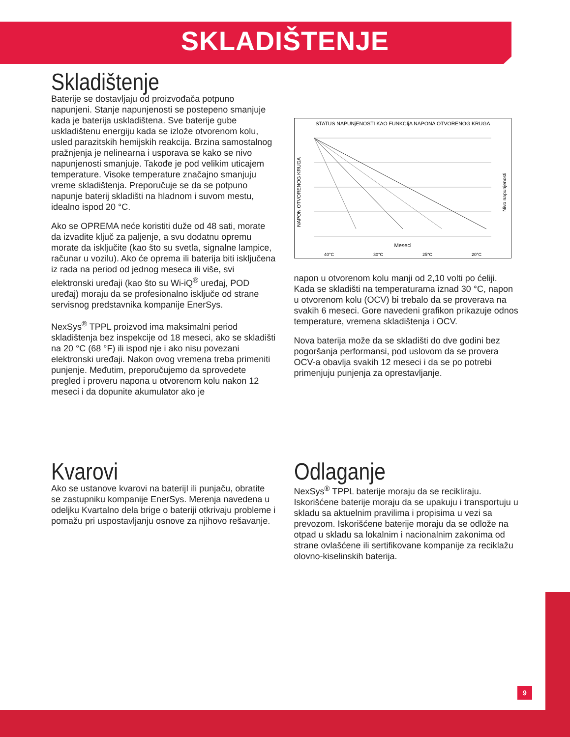SKLADIŠTENJE
Skladištenje
Baterije se dostavljaju od proizvođača potpuno napunjeni. Stanje napunjenosti se postepeno smanjuje kada je baterija uskladištena. Sve baterije gube uskladištenu energiju kada se izlože otvorenom kolu, usled parazitskih hemijskih reakcija. Brzina samostalnog pražnjenja je nelinearna i usporava se kako se nivo napunjenosti smanjuje. Takođe je pod velikim uticajem temperature. Visoke temperature značajno smanjuju vreme skladištenja. Preporučuje se da se potpuno napunje baterij skladišti na hladnom i suvom mestu, idealno ispod 20 °C.
Ako se OPREMA neće koristiti duže od 48 sati, morate da izvadite ključ za paljenje, a svu dodatnu opremu morate da isključite (kao što su svetla, signalne lampice, računar u vozilu). Ako će oprema ili baterija biti isključena iz rada na period od jednog meseca ili više, svi elektronski uređaji (kao što su Wi-iQ<sup>®</sup> uređaj, POD uređaj) moraju da se profesionalno isključe od strane servisnog predstavnika kompanije EnerSys.
NexSys<sup>®</sup> TPPL proizvod ima maksimalni period skladištenja bez inspekcije od 18 meseci, ako se skladišti na 20 °C (68 °F) ili ispod nje i ako nisu povezani elektronski uređaji. Nakon ovog vremena treba primeniti punjenje. Međutim, preporučujemo da sprovedete pregled i proveru napona u otvorenom kolu nakon 12 meseci i da dopunite akumulator ako je
STATUS NAPUNjENOSTI KAO FUNKCIjA NAPONA OTVORENOG KRUGA
NAPON OTVORENOG KRUGA
Nivo napunjenosti
Meseci
40°C
30°C
25°C
20°C
napon u otvorenom kolu manji od 2,10 volti po ćeliji. Kada se skladišti na temperaturama iznad 30 °C, napon u otvorenom kolu (OCV) bi trebalo da se proverava na svakih 6 meseci. Gore navedeni grafikon prikazuje odnos temperature, vremena skladištenja i OCV.
Nova baterija može da se skladišti do dve godini bez pogoršanja performansi, pod uslovom da se provera OCV-a obavlja svakih 12 meseci i da se po potrebi primenjuju punjenja za oprestavljanje.
Kvarovi
Ako se ustanove kvarovi na baterijI ili punjaču, obratite se zastupniku kompanije EnerSys. Merenja navedena u odeljku Kvartalno dela brige o bateriji otkrivaju probleme i pomažu pri uspostavljanju osnove za njihovo rešavanje.
Odlaganje
NexSys<sup>®</sup> TPPL baterije moraju da se recikliraju. Iskorišćene baterije moraju da se upakuju i transportuju u skladu sa aktuelnim pravilima i propisima u vezi sa prevozom. Iskorišćene baterije moraju da se odlože na otpad u skladu sa lokalnim i nacionalnim zakonima od strane ovlašćene ili sertifikovane kompanije za reciklažu olovno-kiselinskih baterija.
9